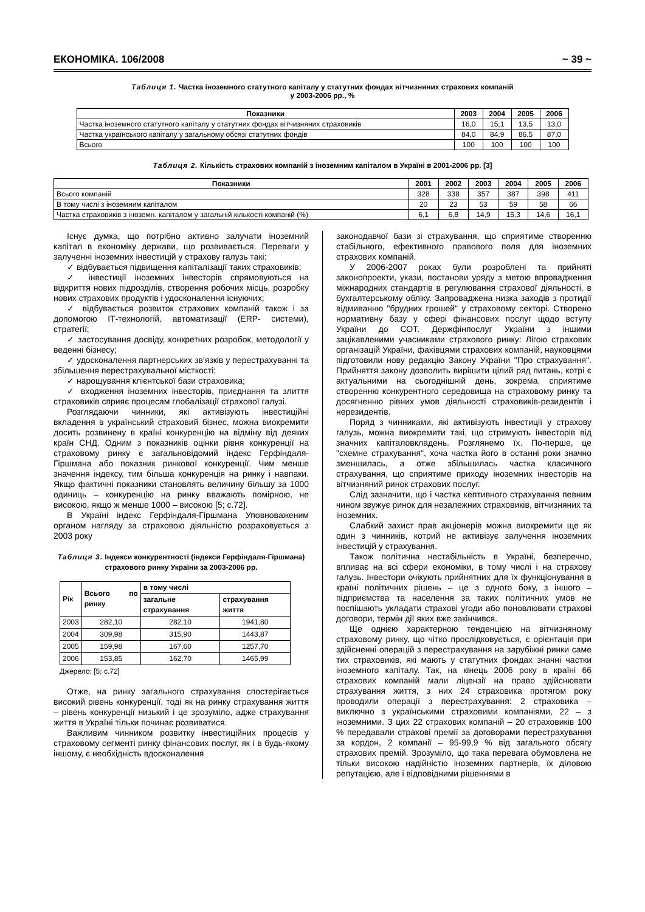ЕКОНОМІКА. 106/2008 ~ 39 ~
Таблиця 1. Частка іноземного статутного капіталу у статутних фондах вітчизняних страхових компаній
у 2003-2006 рр., %
| Показники | 2003 | 2004 | 2005 | 2006 |
| --- | --- | --- | --- | --- |
| Частка іноземного статутного капіталу у статутних фондах вітчизняних страховиків | 16,0 | 15,1 | 13,5 | 13,0 |
| Частка українського капіталу у загальному обсязі статутних фондів | 84,0 | 84,9 | 86,5 | 87,0 |
| Всього | 100 | 100 | 100 | 100 |
Таблиця 2. Кількість страхових компаній з іноземним капіталом в Україні в 2001-2006 рр. [3]
| Показники | 2001 | 2002 | 2003 | 2004 | 2005 | 2006 |
| --- | --- | --- | --- | --- | --- | --- |
| Всього компаній | 328 | 338 | 357 | 387 | 398 | 411 |
| В тому числі з іноземним капіталом | 20 | 23 | 53 | 59 | 58 | 66 |
| Частка страховиків з іноземн. капіталом у загальній кількості компаній (%) | 6,1 | 6,8 | 14,9 | 15,3 | 14,6 | 16,1 |
Існує думка, що потрібно активно залучати іноземний капітал в економіку держави, що розвивається. Переваги у залученні іноземних інвестицій у страхову галузь такі:
✓ відбувається підвищення капіталізації таких страховиків;
✓ інвестиції іноземних інвесторів спрямовуються на відкриття нових підрозділів, створення робочих місць, розробку нових страхових продуктів і удосконалення існуючих;
✓ відбувається розвиток страхових компаній також і за допомогою ІТ-технологій, автоматизації (ERP- системи), стратегії;
✓ застосування досвіду, конкретних розробок, методології у веденні бізнесу;
✓ удосконалення партнерських зв'язків у перестрахуванні та збільшення перестрахувальної місткості;
✓ нарощування клієнтської бази страховика;
✓ входження іноземних інвесторів, приєднання та злиття страховиків сприяє процесам глобалізації страхової галузі.
Розглядаючи чинники, які активізують інвестиційні вкладення в український страховий бізнес, можна виокремити досить розвинену в країні конкуренцію на відміну від деяких країн СНД. Одним з показників оцінки рівня конкуренції на страховому ринку є загальновідомий індекс Герфіндаля-Гіршмана або показник ринкової конкуренції. Чим менше значення індексу, тим більша конкуренція на ринку і навпаки. Якщо фактичні показники становлять величину більшу за 1000 одиниць – конкуренцію на ринку вважають помірною, не високою, якщо ж менше 1000 – високою [5; с.72].
В Україні індекс Герфіндаля-Гіршмана Уповноваженим органом нагляду за страховою діяльністю розраховується з 2003 року
Таблиця 3. Індекси конкурентності (індекси Герфіндаля-Гіршмана) страхового ринку України за 2003-2006 рр.
| Рік | Всього по ринку | в тому числі | |
| --- | --- | --- | --- |
| | | загальне страхування | страхування життя |
| 2003 | 282,10 | 282,10 | 1941,80 |
| 2004 | 309,98 | 315,90 | 1443,87 |
| 2005 | 159,98 | 167,60 | 1257,70 |
| 2006 | 153,85 | 162,70 | 1465,99 |
Джерело: [5; с.72]
Отже, на ринку загального страхування спостерігається високий рівень конкуренції, тоді як на ринку страхування життя – рівень конкуренції низький і це зрозуміло, адже страхування життя в Україні тільки починає розвиватися.
Важливим чинником розвитку інвестиційних процесів у страховому сегменті ринку фінансових послуг, як і в будь-якому іншому, є необхідність вдосконалення
законодавчої бази зі страхування, що сприятиме створенню стабільного, ефективного правового поля для іноземних страхових компаній.
У 2006-2007 роках були розроблені та прийняті законопроекти, укази, постанови уряду з метою впровадження міжнародних стандартів в регулювання страхової діяльності, в бухгалтерському обліку. Запроваджена низка заходів з протидії відмиванню "брудних грошей" у страховому секторі. Створено нормативну базу у сфері фінансових послуг щодо вступу України до СОТ. Держфінпослуг України з іншими зацікавленими учасниками страхового ринку: Лігою страхових організацій України, фахівцями страхових компаній, науковцями підготовили нову редакцію Закону України "Про страхування". Прийняття закону дозволить вирішити цілий ряд питань, котрі є актуальними на сьогоднішній день, зокрема, сприятиме створенню конкурентного середовища на страховому ринку та досягненню рівних умов діяльності страховиків-резидентів і нерезидентів.
Поряд з чинниками, які активізують інвестиції у страхову галузь, можна виокремити такі, що стримують інвесторів від значних капіталовкладень. Розглянемо їх. По-перше, це "схемне страхування", хоча частка його в останні роки значно зменшилась, а отже збільшилась частка класичного страхування, що сприятиме приходу іноземних інвесторів на вітчизняний ринок страхових послуг.
Слід зазначити, що і частка кептивного страхування певним чином звужує ринок для незалежних страховиків, вітчизняних та іноземних.
Слабкий захист прав акціонерів можна виокремити ще як один з чинників, котрий не активізує залучення іноземних інвестицій у страхування.
Також політична нестабільність в Україні, безперечно, впливає на всі сфери економіки, в тому числі і на страхову галузь. Інвестори очікують прийнятних для їх функціонування в країні політичних рішень – це з одного боку, з іншого – підприємства та населення за таких політичних умов не поспішають укладати страхові угоди або поновлювати страхові договори, термін дії яких вже закінчився.
Ще однією характерною тенденцією на вітчизняному страховому ринку, що чітко прослідковується, є орієнтація при здійсненні операцій з перестрахування на зарубіжні ринки саме тих страховиків, які мають у статутних фондах значні частки іноземного капіталу. Так, на кінець 2006 року в країні 66 страхових компаній мали ліцензії на право здійснювати страхування життя, з них 24 страховика протягом року проводили операції з перестрахування: 2 страховика – виключно з українськими страховими компаніями, 22 – з іноземними. З цих 22 страхових компаній – 20 страховиків 100 % передавали страхові премії за договорами перестрахування за кордон, 2 компанії – 95-99,9 % від загального обсягу страхових премій. Зрозуміло, що така перевага обумовлена не тільки високою надійністю іноземних партнерів, їх діловою репутацією, але і відповідними рішеннями в